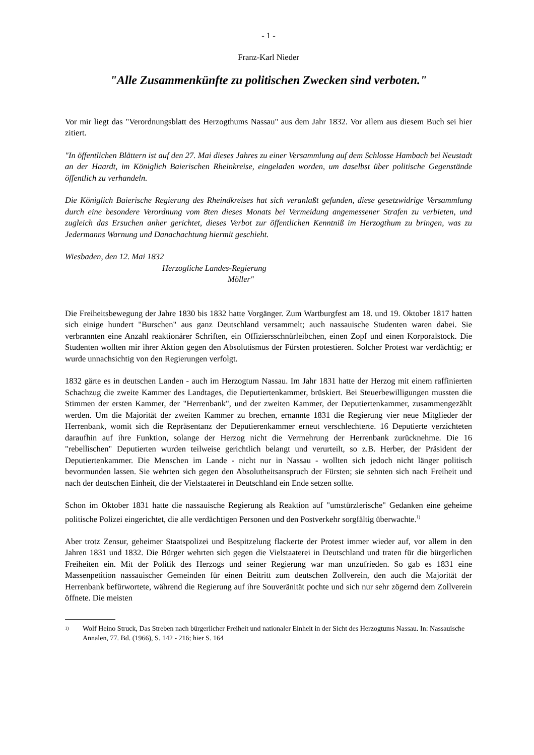- 1 -
Franz-Karl Nieder
"Alle Zusammenkünfte zu politischen Zwecken sind verboten."
Vor mir liegt das "Verordnungsblatt des Herzogthums Nassau" aus dem Jahr 1832. Vor allem aus diesem Buch sei hier zitiert.
"In öffentlichen Blättern ist auf den 27. Mai dieses Jahres zu einer Versammlung auf dem Schlosse Hambach bei Neustadt an der Haardt, im Königlich Baierischen Rheinkreise, eingeladen worden, um daselbst über politische Gegenstände öffentlich zu verhandeln.
Die Königlich Baierische Regierung des Rheindkreises hat sich veranlaßt gefunden, diese gesetzwidrige Versammlung durch eine besondere Verordnung vom 8ten dieses Monats bei Vermeidung angemessener Strafen zu verbieten, und zugleich das Ersuchen anher gerichtet, dieses Verbot zur öffentlichen Kenntniß im Herzogthum zu bringen, was zu Jedermanns Warnung und Danachachtung hiermit geschieht.
Wiesbaden, den 12. Mai 1832
Herzogliche Landes-Regierung
Möller"
Die Freiheitsbewegung der Jahre 1830 bis 1832 hatte Vorgänger. Zum Wartburgfest am 18. und 19. Oktober 1817 hatten sich einige hundert "Burschen" aus ganz Deutschland versammelt; auch nassauische Studenten waren dabei. Sie verbrannten eine Anzahl reaktionärer Schriften, ein Offiziersschnürleibchen, einen Zopf und einen Korporalstock. Die Studenten wollten mir ihrer Aktion gegen den Absolutismus der Fürsten protestieren. Solcher Protest war verdächtig; er wurde unnachsichtig von den Regierungen verfolgt.
1832 gärte es in deutschen Landen - auch im Herzogtum Nassau. Im Jahr 1831 hatte der Herzog mit einem raffinierten Schachzug die zweite Kammer des Landtages, die Deputiertenkammer, brüskiert. Bei Steuerbewilligungen mussten die Stimmen der ersten Kammer, der "Herrenbank", und der zweiten Kammer, der Deputiertenkammer, zusammengezählt werden. Um die Majorität der zweiten Kammer zu brechen, ernannte 1831 die Regierung vier neue Mitglieder der Herrenbank, womit sich die Repräsentanz der Deputierenkammer erneut verschlechterte. 16 Deputierte verzichteten daraufhin auf ihre Funktion, solange der Herzog nicht die Vermehrung der Herrenbank zurücknehme. Die 16 "rebellischen" Deputierten wurden teilweise gerichtlich belangt und verurteilt, so z.B. Herber, der Präsident der Deputiertenkammer. Die Menschen im Lande - nicht nur in Nassau - wollten sich jedoch nicht länger politisch bevormunden lassen. Sie wehrten sich gegen den Absolutheitsanspruch der Fürsten; sie sehnten sich nach Freiheit und nach der deutschen Einheit, die der Vielstaaterei in Deutschland ein Ende setzen sollte.
Schon im Oktober 1831 hatte die nassauische Regierung als Reaktion auf "umstürzlerische" Gedanken eine geheime politische Polizei eingerichtet, die alle verdächtigen Personen und den Postverkehr sorgfältig überwachte.<sup>1)</sup>
Aber trotz Zensur, geheimer Staatspolizei und Bespitzelung flackerte der Protest immer wieder auf, vor allem in den Jahren 1831 und 1832. Die Bürger wehrten sich gegen die Vielstaaterei in Deutschland und traten für die bürgerlichen Freiheiten ein. Mit der Politik des Herzogs und seiner Regierung war man unzufrieden. So gab es 1831 eine Massenpetition nassauischer Gemeinden für einen Beitritt zum deutschen Zollverein, den auch die Majorität der Herrenbank befürwortete, während die Regierung auf ihre Souveränität pochte und sich nur sehr zögernd dem Zollverein öffnete. Die meisten
1) Wolf Heino Struck, Das Streben nach bürgerlicher Freiheit und nationaler Einheit in der Sicht des Herzogtums Nassau. In: Nassauische Annalen, 77. Bd. (1966), S. 142 - 216; hier S. 164